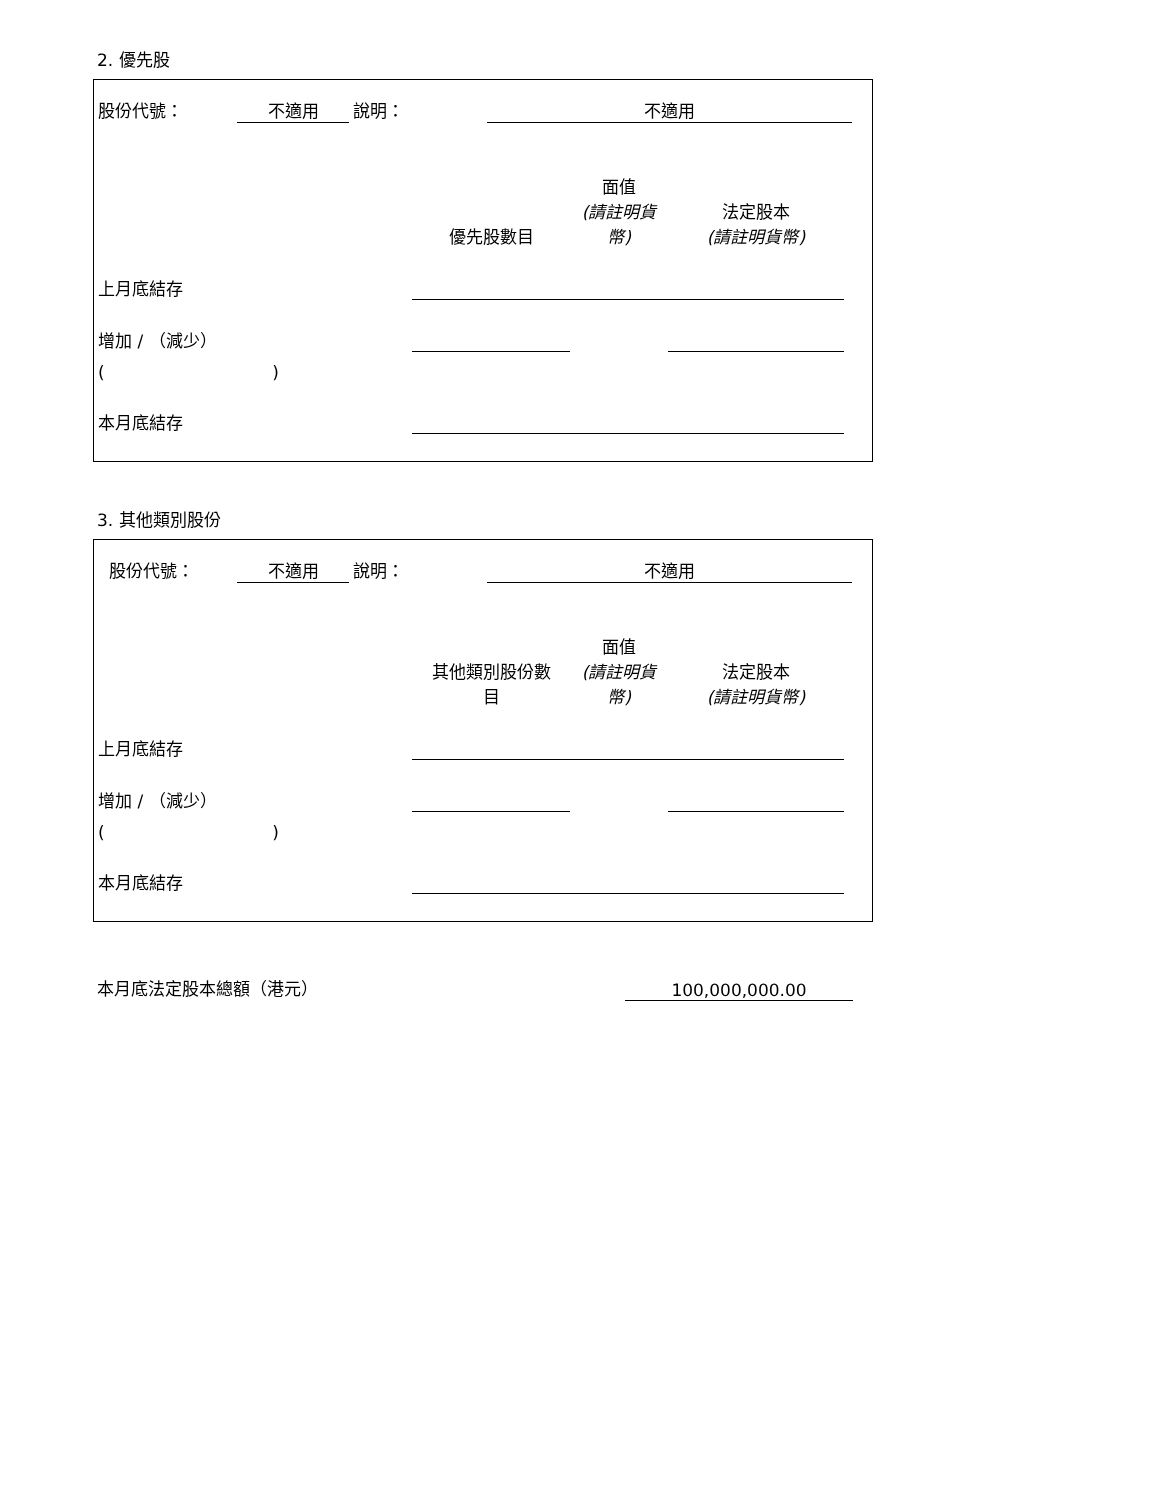2. 優先股
| 股份代號： | 不適用 | 說明： | 不適用 | |
| | 優先股數目 | 面值 (請註明貨 幣) | 法定股本 (請註明貨幣) | |
| 上月底結存 | | | | |
| 增加 / （減少） | | | | |
| ( ) | | | | |
| 本月底結存 | | | | |
3. 其他類別股份
| 股份代號： | 不適用 | 說明： | 不適用 | |
| | 其他類別股份數 目 | 面值 (請註明貨 幣) | 法定股本 (請註明貨幣) | |
| 上月底結存 | | | | |
| 增加 / （減少） | | | | |
| ( ) | | | | |
| 本月底結存 | | | | |
| 本月底法定股本總額（港元） | 100,000,000.00 |